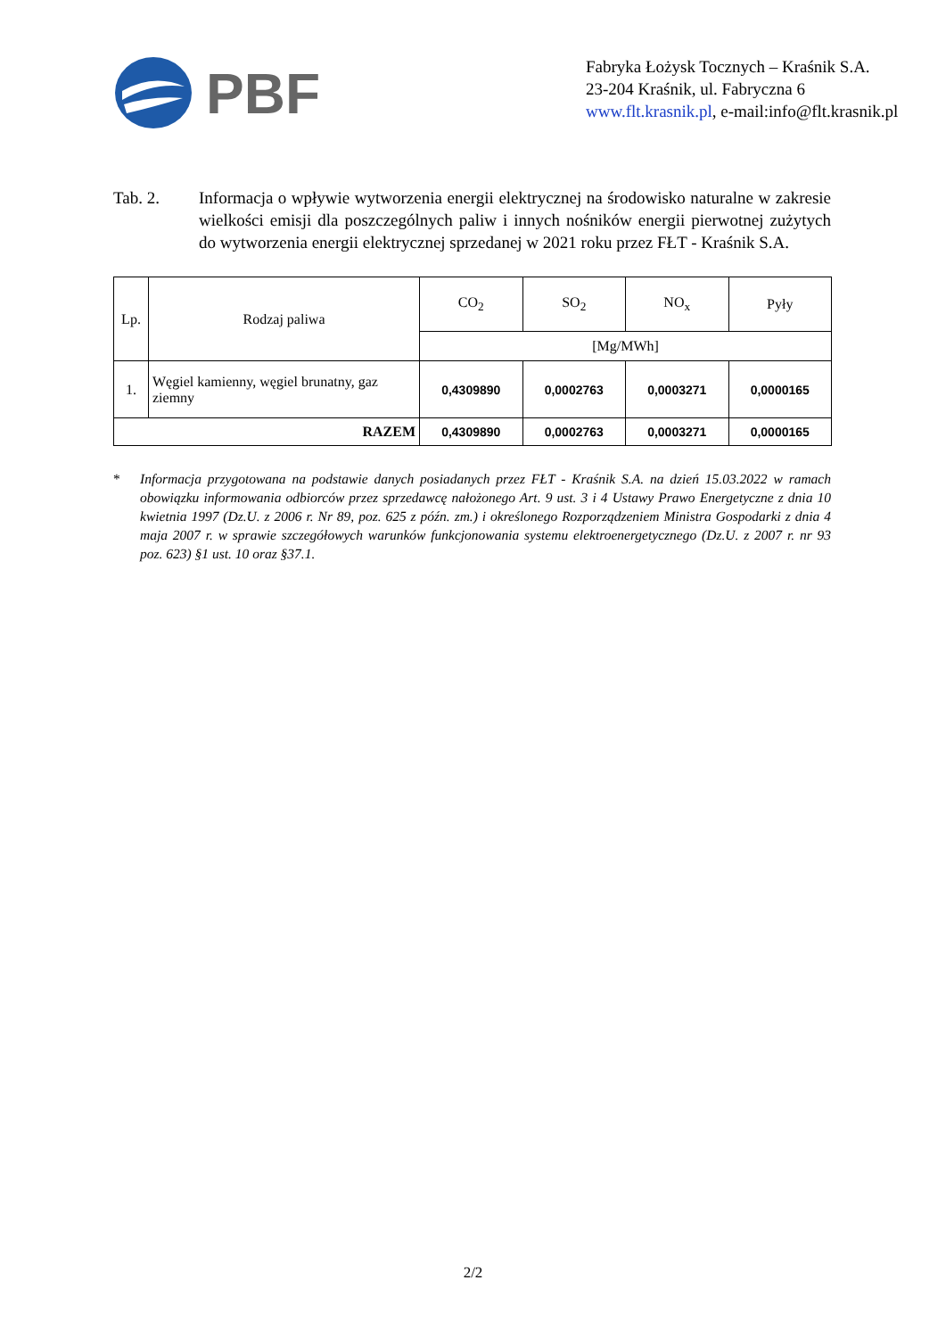PBF
Fabryka Łożysk Tocznych – Kraśnik S.A.
23-204 Kraśnik, ul. Fabryczna 6
www.flt.krasnik.pl, e-mail:info@flt.krasnik.pl
Tab. 2. Informacja o wpływie wytworzenia energii elektrycznej na środowisko naturalne w zakresie wielkości emisji dla poszczególnych paliw i innych nośników energii pierwotnej zużytych do wytworzenia energii elektrycznej sprzedanej w 2021 roku przez FŁT - Kraśnik S.A.
| Lp. | Rodzaj paliwa | CO<sub>2</sub> | SO<sub>2</sub> | NO<sub>x</sub> | Pyły |
| --- | --- | --- | --- | --- | --- |
| | | [Mg/MWh] | | | |
| 1. | Węgiel kamienny, węgiel brunatny, gaz ziemny | 0,4309890 | 0,0002763 | 0,0003271 | 0,0000165 |
| RAZEM | | 0,4309890 | 0,0002763 | 0,0003271 | 0,0000165 |
* Informacja przygotowana na podstawie danych posiadanych przez FŁT - Kraśnik S.A. na dzień 15.03.2022 w ramach obowiązku informowania odbiorców przez sprzedawcę nałożonego Art. 9 ust. 3 i 4 Ustawy Prawo Energetyczne z dnia 10 kwietnia 1997 (Dz.U. z 2006 r. Nr 89, poz. 625 z późn. zm.) i określonego Rozporządzeniem Ministra Gospodarki z dnia 4 maja 2007 r. w sprawie szczegółowych warunków funkcjonowania systemu elektroenergetycznego (Dz.U. z 2007 r. nr 93 poz. 623) §1 ust. 10 oraz §37.1.
2/2